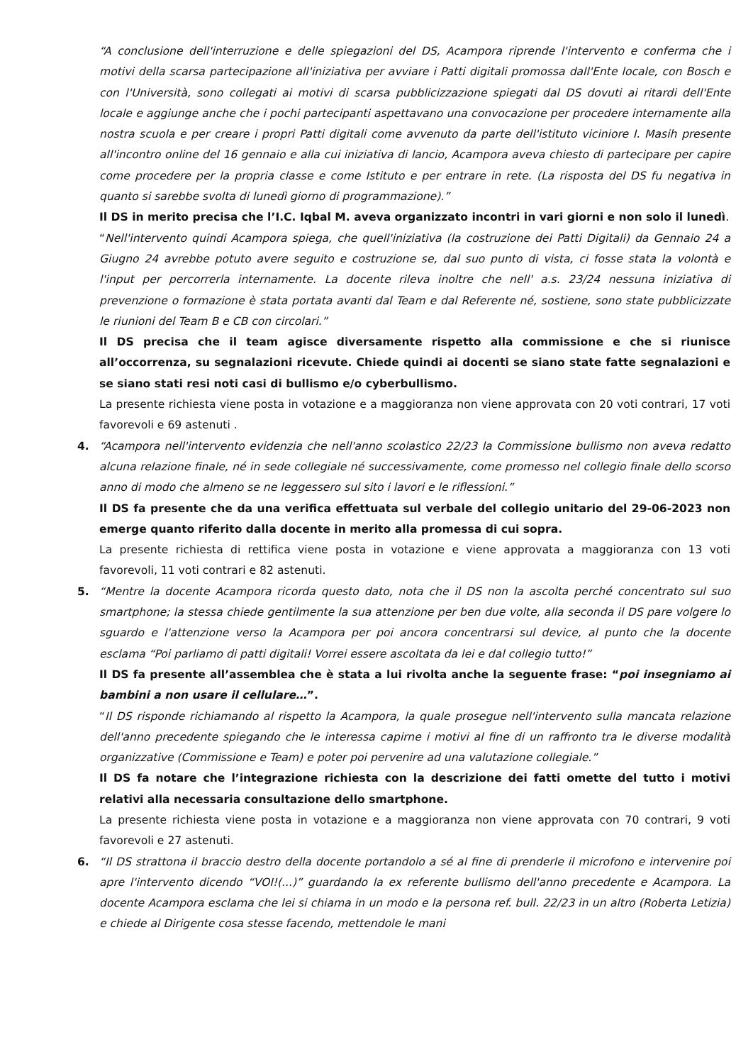“A conclusione dell'interruzione e delle spiegazioni del DS, Acampora riprende l'intervento e conferma che i motivi della scarsa partecipazione all'iniziativa per avviare i Patti digitali promossa dall'Ente locale, con Bosch e con l'Università, sono collegati ai motivi di scarsa pubblicizzazione spiegati dal DS dovuti ai ritardi dell'Ente locale e aggiunge anche che i pochi partecipanti aspettavano una convocazione per procedere internamente alla nostra scuola e per creare i propri Patti digitali come avvenuto da parte dell'istituto viciniore I. Masih presente all'incontro online del 16 gennaio e alla cui iniziativa di lancio, Acampora aveva chiesto di partecipare per capire come procedere per la propria classe e come Istituto e per entrare in rete. (La risposta del DS fu negativa in quanto si sarebbe svolta di lunedì giorno di programmazione).”
Il DS in merito precisa che l’I.C. Iqbal M. aveva organizzato incontri in vari giorni e non solo il lunedì.
“Nell'intervento quindi Acampora spiega, che quell'iniziativa (la costruzione dei Patti Digitali) da Gennaio 24 a Giugno 24 avrebbe potuto avere seguito e costruzione se, dal suo punto di vista, ci fosse stata la volontà e l'input per percorrerla internamente. La docente rileva inoltre che nell' a.s. 23/24 nessuna iniziativa di prevenzione o formazione è stata portata avanti dal Team e dal Referente né, sostiene, sono state pubblicizzate le riunioni del Team B e CB con circolari.”
Il DS precisa che il team agisce diversamente rispetto alla commissione e che si riunisce all’occorrenza, su segnalazioni ricevute. Chiede quindi ai docenti se siano state fatte segnalazioni e se siano stati resi noti casi di bullismo e/o cyberbullismo.
La presente richiesta viene posta in votazione e a maggioranza non viene approvata con 20 voti contrari, 17 voti favorevoli e 69 astenuti .
4. “Acampora nell'intervento evidenzia che nell'anno scolastico 22/23 la Commissione bullismo non aveva redatto alcuna relazione finale, né in sede collegiale né successivamente, come promesso nel collegio finale dello scorso anno di modo che almeno se ne leggessero sul sito i lavori e le riflessioni.”
Il DS fa presente che da una verifica effettuata sul verbale del collegio unitario del 29-06-2023 non emerge quanto riferito dalla docente in merito alla promessa di cui sopra.
La presente richiesta di rettifica viene posta in votazione e viene approvata a maggioranza con 13 voti favorevoli, 11 voti contrari e 82 astenuti.
5. “Mentre la docente Acampora ricorda questo dato, nota che il DS non la ascolta perché concentrato sul suo smartphone; la stessa chiede gentilmente la sua attenzione per ben due volte, alla seconda il DS pare volgere lo sguardo e l'attenzione verso la Acampora per poi ancora concentrarsi sul device, al punto che la docente esclama “Poi parliamo di patti digitali! Vorrei essere ascoltata da lei e dal collegio tutto!”
Il DS fa presente all’assemblea che è stata a lui rivolta anche la seguente frase: “poi insegniamo ai bambini a non usare il cellulare…”.
“Il DS risponde richiamando al rispetto la Acampora, la quale prosegue nell'intervento sulla mancata relazione dell'anno precedente spiegando che le interessa capirne i motivi al fine di un raffronto tra le diverse modalità organizzative (Commissione e Team) e poter poi pervenire ad una valutazione collegiale.”
Il DS fa notare che l’integrazione richiesta con la descrizione dei fatti omette del tutto i motivi relativi alla necessaria consultazione dello smartphone.
La presente richiesta viene posta in votazione e a maggioranza non viene approvata con 70 contrari, 9 voti favorevoli e 27 astenuti.
6. “Il DS strattona il braccio destro della docente portandolo a sé al fine di prenderle il microfono e intervenire poi apre l'intervento dicendo “VOI!(...)” guardando la ex referente bullismo dell'anno precedente e Acampora. La docente Acampora esclama che lei si chiama in un modo e la persona ref. bull. 22/23 in un altro (Roberta Letizia) e chiede al Dirigente cosa stesse facendo, mettendole le mani